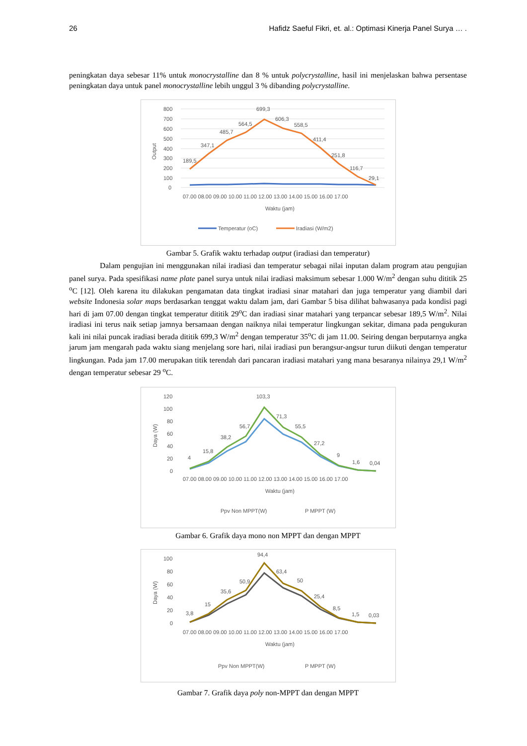26 Hafidz Saeful Fikri, et. al.: Optimasi Kinerja Panel Surya … .
peningkatan daya sebesar 11% untuk monocrystalline dan 8 % untuk polycrystalline, hasil ini menjelaskan bahwa persentase peningkatan daya untuk panel monocrystalline lebih unggul 3 % dibanding polycrystalline.
800
700
600
500
400
300
200
100
0
Output
189,5
347,1
485,7
564,5
699,3
606,3
558,5
411,4
251,8
116,7
29,1
07.00 08.00 09.00 10.00 11.00 12.00 13.00 14.00 15.00 16.00 17.00
Waktu (jam)
Temperatur (oC)
Iradiasi (W/m2)
Gambar 5. Grafik waktu terhadap output (iradiasi dan temperatur)
    Dalam pengujian ini menggunakan nilai iradiasi dan temperatur sebagai nilai inputan dalam program atau pengujian panel surya. Pada spesifikasi name plate panel surya untuk nilai iradiasi maksimum sebesar 1.000 W/m<sup>2</sup> dengan suhu dititik 25 <sup>o</sup>C [12]. Oleh karena itu dilakukan pengamatan data tingkat iradiasi sinar matahari dan juga temperatur yang diambil dari website Indonesia solar maps berdasarkan tenggat waktu dalam jam, dari Gambar 5 bisa dilihat bahwasanya pada kondisi pagi hari di jam 07.00 dengan tingkat temperatur dititik 29<sup>o</sup>C dan iradiasi sinar matahari yang terpancar sebesar 189,5 W/m<sup>2</sup>. Nilai iradiasi ini terus naik setiap jamnya bersamaan dengan naiknya nilai temperatur lingkungan sekitar, dimana pada pengukuran kali ini nilai puncak iradiasi berada dititik 699,3 W/m<sup>2</sup> dengan temperatur 35<sup>o</sup>C di jam 11.00. Seiring dengan berputarnya angka jarum jam mengarah pada waktu siang menjelang sore hari, nilai iradiasi pun berangsur-angsur turun diikuti dengan temperatur lingkungan. Pada jam 17.00 merupakan titik terendah dari pancaran iradiasi matahari yang mana besaranya nilainya 29,1 W/m<sup>2</sup> dengan temperatur sebesar 29 <sup>o</sup>C.
120
100
80
60
40
20
0
Daya (W)
4
15,8
38,2
56,7
103,3
71,3
55,5
27,2
9
1,6
0,04
07.00 08.00 09.00 10.00 11.00 12.00 13.00 14.00 15.00 16.00 17.00
Waktu (jam)
Ppv Non MPPT(W)
P MPPT (W)
Gambar 6. Grafik daya mono non MPPT dan dengan MPPT
100
80
60
40
20
0
Daya (W)
3,8
15
35,6
50,9
94,4
63,4
50
25,4
8,5
1,5
0,03
07.00 08.00 09.00 10.00 11.00 12.00 13.00 14.00 15.00 16.00 17.00
Waktu (jam)
Ppv Non MPPT(W)
P MPPT (W)
Gambar 7. Grafik daya poly non-MPPT dan dengan MPPT